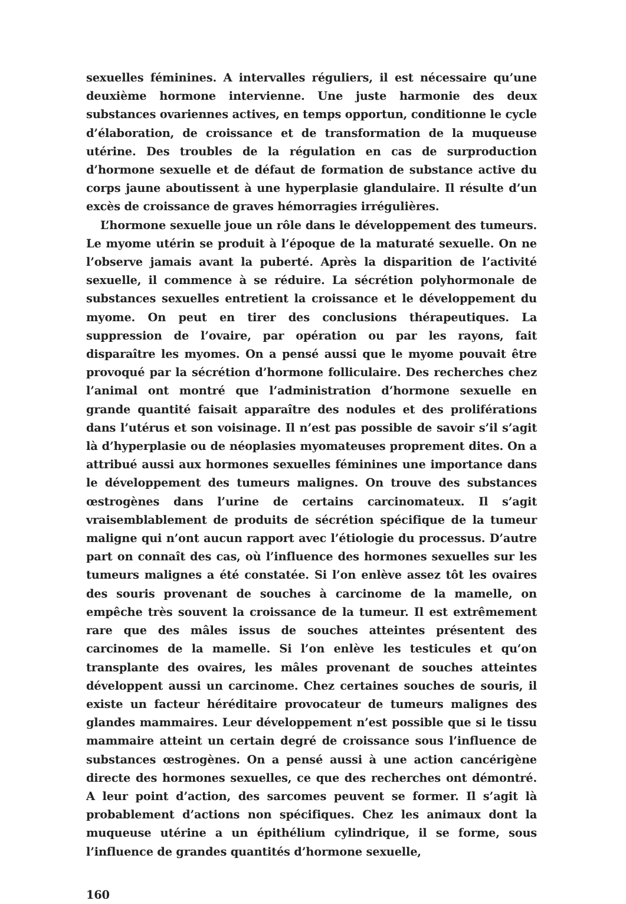sexuelles féminines. A intervalles réguliers, il est nécessaire qu’une deuxième hormone intervienne. Une juste harmonie des deux substances ovariennes actives, en temps opportun, conditionne le cycle d’élaboration, de croissance et de transformation de la muqueuse utérine. Des troubles de la régulation en cas de surproduction d’hormone sexuelle et de défaut de formation de substance active du corps jaune aboutissent à une hyperplasie glandulaire. Il résulte d’un excès de croissance de graves hémorragies irrégulières.
L’hormone sexuelle joue un rôle dans le développement des tumeurs. Le myome utérin se produit à l’époque de la maturaté sexuelle. On ne l’observe jamais avant la puberté. Après la disparition de l’activité sexuelle, il commence à se réduire. La sécrétion polyhormonale de substances sexuelles entretient la croissance et le développement du myome. On peut en tirer des conclusions thérapeutiques. La suppression de l’ovaire, par opération ou par les rayons, fait disparaître les myomes. On a pensé aussi que le myome pouvait être provoqué par la sécrétion d’hormone folliculaire. Des recherches chez l’animal ont montré que l’administration d’hormone sexuelle en grande quantité faisait apparaître des nodules et des proliférations dans l’utérus et son voisinage. Il n’est pas possible de savoir s’il s’agit là d’hyperplasie ou de néoplasies myomateuses proprement dites. On a attribué aussi aux hormones sexuelles féminines une importance dans le développement des tumeurs malignes. On trouve des substances œstrogènes dans l’urine de certains carcinomateux. Il s’agit vraisemblablement de produits de sécrétion spécifique de la tumeur maligne qui n’ont aucun rapport avec l’étiologie du processus. D’autre part on connaît des cas, où l’influence des hormones sexuelles sur les tumeurs malignes a été constatée. Si l’on enlève assez tôt les ovaires des souris provenant de souches à carcinome de la mamelle, on empêche très souvent la croissance de la tumeur. Il est extrêmement rare que des mâles issus de souches atteintes présentent des carcinomes de la mamelle. Si l’on enlève les testicules et qu’on transplante des ovaires, les mâles provenant de souches atteintes développent aussi un carcinome. Chez certaines souches de souris, il existe un facteur héréditaire provocateur de tumeurs malignes des glandes mammaires. Leur développement n’est possible que si le tissu mammaire atteint un certain degré de croissance sous l’influence de substances œstrogènes. On a pensé aussi à une action cancérigène directe des hormones sexuelles, ce que des recherches ont démontré. A leur point d’action, des sarcomes peuvent se former. Il s’agit là probablement d’actions non spécifiques. Chez les animaux dont la muqueuse utérine a un épithélium cylindrique, il se forme, sous l’influence de grandes quantités d’hormone sexuelle,
160